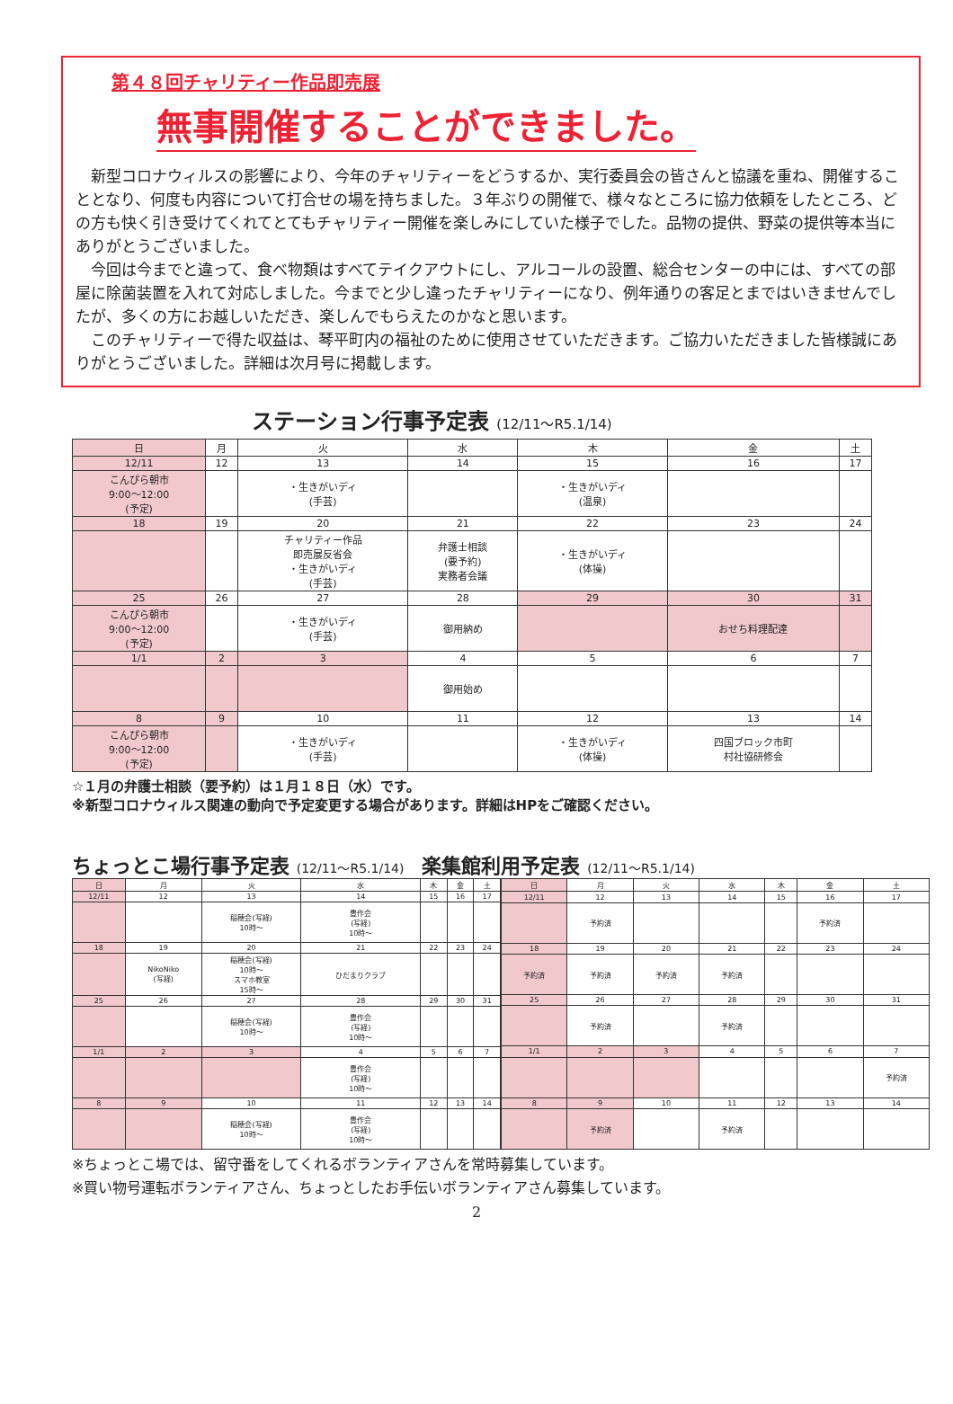第４８回チャリティー作品即売展
無事開催することができました。
新型コロナウィルスの影響により、今年のチャリティーをどうするか、実行委員会の皆さんと協議を重ね、開催することとなり、何度も内容について打合せの場を持ちました。３年ぶりの開催で、様々なところに協力依頼をしたところ、どの方も快く引き受けてくれてとてもチャリティー開催を楽しみにしていた様子でした。品物の提供、野菜の提供等本当にありがとうございました。
今回は今までと違って、食べ物類はすべてテイクアウトにし、アルコールの設置、総合センターの中には、すべての部屋に除菌装置を入れて対応しました。今までと少し違ったチャリティーになり、例年通りの客足とまではいきませんでしたが、多くの方にお越しいただき、楽しんでもらえたのかなと思います。
このチャリティーで得た収益は、琴平町内の福祉のために使用させていただきます。ご協力いただきました皆様誠にありがとうございました。詳細は次月号に掲載します。
ステーション行事予定表 (12/11～R5.1/14)
| 日 | 月 | 火 | 水 | 木 | 金 | 土 |
| --- | --- | --- | --- | --- | --- | --- |
| 12/11 | 12 | 13 | 14 | 15 | 16 | 17 |
| こんぴら朝市 9:00～12:00 (予定) | | ・生きがいディ (手芸) | | ・生きがいディ (温泉) | | |
| 18 | 19 | 20 | 21 | 22 | 23 | 24 |
| | | チャリティー作品 即売展反省会 ・生きがいディ (手芸) | 弁護士相談 (要予約) 実務者会議 | ・生きがいディ (体操) | | |
| 25 | 26 | 27 | 28 | 29 | 30 | 31 |
| こんぴら朝市 9:00～12:00 (予定) | | ・生きがいディ (手芸) | 御用納め | | おせち料理配達 | |
| 1/1 | 2 | 3 | 4 | 5 | 6 | 7 |
| | | | 御用始め | | | |
| 8 | 9 | 10 | 11 | 12 | 13 | 14 |
| こんぴら朝市 9:00～12:00 (予定) | | ・生きがいディ (手芸) | | ・生きがいディ (体操) | 四国ブロック市町 村社協研修会 | |
☆１月の弁護士相談（要予約）は１月１８日（水）です。
※新型コロナウィルス関連の動向で予定変更する場合があります。詳細はHPをご確認ください。
ちょっとこ場行事予定表 (12/11～R5.1/14)
楽集館利用予定表 (12/11～R5.1/14)
| 日 | 月 | 火 | 水 | 木 | 金 | 土 |
| --- | --- | --- | --- | --- | --- | --- |
| 12/11 | 12 | 13 | 14 | 15 | 16 | 17 |
| | | 稲穂会(写経) 10時～ | 豊作会 (写経) 10時～ | | | |
| 18 | 19 | 20 | 21 | 22 | 23 | 24 |
| | NikoNiko (写経) | 稲穂会(写経) 10時～ スマホ教室 15時～ | ひだまりクラブ | | | |
| 25 | 26 | 27 | 28 | 29 | 30 | 31 |
| | | 稲穂会(写経) 10時～ | 豊作会 (写経) 10時～ | | | |
| 1/1 | 2 | 3 | 4 | 5 | 6 | 7 |
| | | | 豊作会 (写経) 10時～ | | | |
| 8 | 9 | 10 | 11 | 12 | 13 | 14 |
| | | 稲穂会(写経) 10時～ | 豊作会 (写経) 10時～ | | | |
| 日 | 月 | 火 | 水 | 木 | 金 | 土 |
| --- | --- | --- | --- | --- | --- | --- |
| 12/11 | 12 | 13 | 14 | 15 | 16 | 17 |
| | 予約済 | | | | 予約済 | |
| 18 | 19 | 20 | 21 | 22 | 23 | 24 |
| 予約済 | 予約済 | 予約済 | 予約済 | | | |
| 25 | 26 | 27 | 28 | 29 | 30 | 31 |
| | 予約済 | | 予約済 | | | |
| 1/1 | 2 | 3 | 4 | 5 | 6 | 7 |
| | | | | | | 予約済 |
| 8 | 9 | 10 | 11 | 12 | 13 | 14 |
| | 予約済 | | 予約済 | | | |
※ちょっとこ場では、留守番をしてくれるボランティアさんを常時募集しています。
※買い物号運転ボランティアさん、ちょっとしたお手伝いボランティアさん募集しています。
2